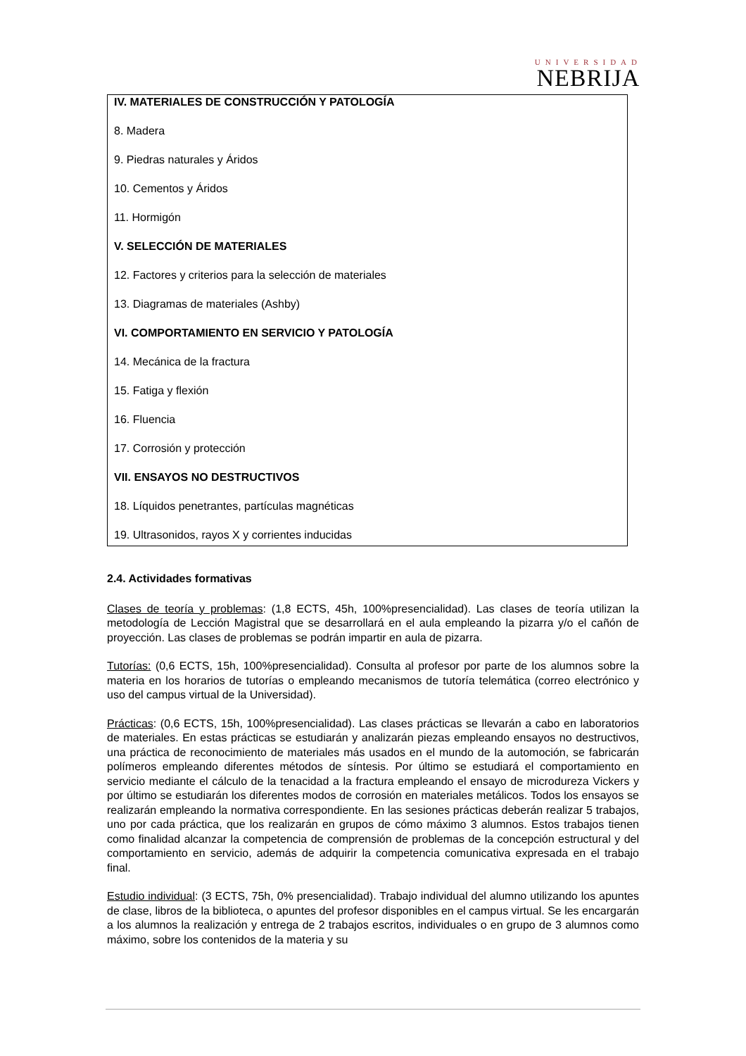UNIVERSIDAD
NEBRIJA
IV. MATERIALES DE CONSTRUCCIÓN Y PATOLOGÍA
8. Madera
9. Piedras naturales y Áridos
10. Cementos y Áridos
11. Hormigón
V. SELECCIÓN DE MATERIALES
12. Factores y criterios para la selección de materiales
13. Diagramas de materiales (Ashby)
VI. COMPORTAMIENTO EN SERVICIO Y PATOLOGÍA
14. Mecánica de la fractura
15. Fatiga y flexión
16. Fluencia
17. Corrosión y protección
VII. ENSAYOS NO DESTRUCTIVOS
18. Líquidos penetrantes, partículas magnéticas
19. Ultrasonidos, rayos X y corrientes inducidas
2.4. Actividades formativas
Clases de teoría y problemas: (1,8 ECTS, 45h, 100%presencialidad). Las clases de teoría utilizan la metodología de Lección Magistral que se desarrollará en el aula empleando la pizarra y/o el cañón de proyección. Las clases de problemas se podrán impartir en aula de pizarra.
Tutorías: (0,6 ECTS, 15h, 100%presencialidad). Consulta al profesor por parte de los alumnos sobre la materia en los horarios de tutorías o empleando mecanismos de tutoría telemática (correo electrónico y uso del campus virtual de la Universidad).
Prácticas: (0,6 ECTS, 15h, 100%presencialidad). Las clases prácticas se llevarán a cabo en laboratorios de materiales. En estas prácticas se estudiarán y analizarán piezas empleando ensayos no destructivos, una práctica de reconocimiento de materiales más usados en el mundo de la automoción, se fabricarán polímeros empleando diferentes métodos de síntesis. Por último se estudiará el comportamiento en servicio mediante el cálculo de la tenacidad a la fractura empleando el ensayo de microdureza Vickers y por último se estudiarán los diferentes modos de corrosión en materiales metálicos. Todos los ensayos se realizarán empleando la normativa correspondiente. En las sesiones prácticas deberán realizar 5 trabajos, uno por cada práctica, que los realizarán en grupos de cómo máximo 3 alumnos. Estos trabajos tienen como finalidad alcanzar la competencia de comprensión de problemas de la concepción estructural y del comportamiento en servicio, además de adquirir la competencia comunicativa expresada en el trabajo final.
Estudio individual: (3 ECTS, 75h, 0% presencialidad). Trabajo individual del alumno utilizando los apuntes de clase, libros de la biblioteca, o apuntes del profesor disponibles en el campus virtual. Se les encargarán a los alumnos la realización y entrega de 2 trabajos escritos, individuales o en grupo de 3 alumnos como máximo, sobre los contenidos de la materia y su